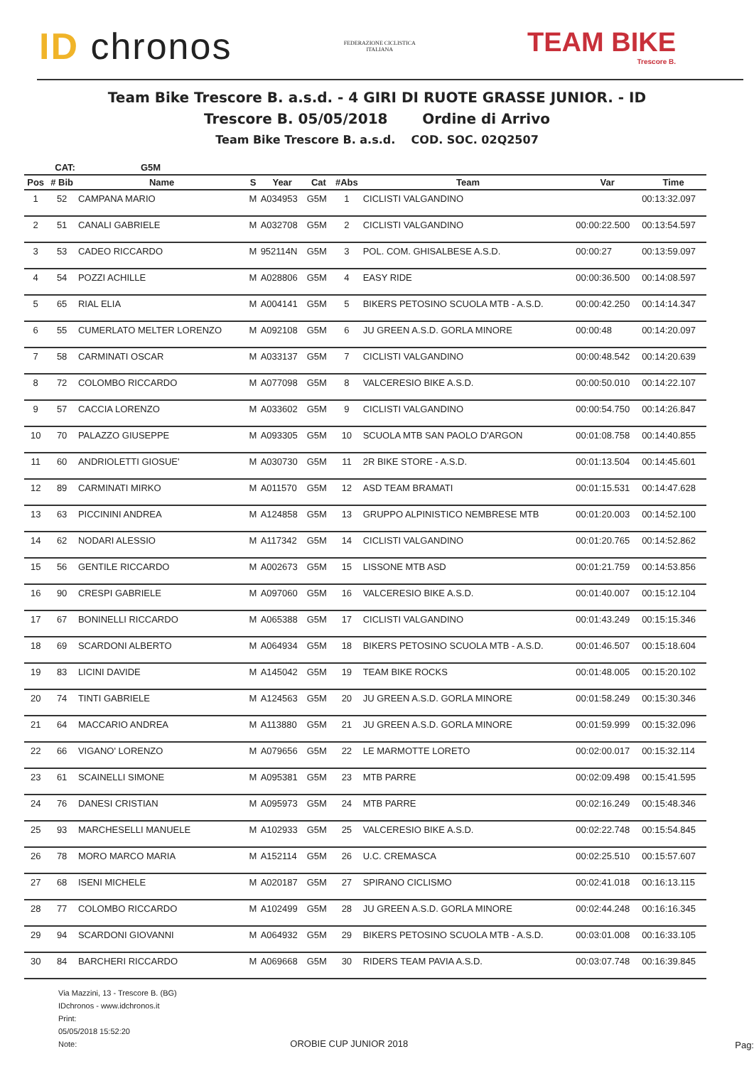ID chronos
FEDERAZIONE CICLISTICA
ITALIANA
TEAM BIKE
Trescore B.
Team Bike Trescore B. a.s.d. - 4 GIRI DI RUOTE GRASSE JUNIOR. - ID
Trescore B. 05/05/2018 Ordine di Arrivo
Team Bike Trescore B. a.s.d. COD. SOC. 02Q2507
| CAT: | | G5M | | | | | | | |
| --- | --- | --- | --- | --- | --- | --- | --- | --- | --- |
| Pos | # Bib | Name | S | Year | Cat | #Abs | Team | Var | Time |
| 1 | 52 | CAMPANA MARIO | M | A034953 | G5M | 1 | CICLISTI VALGANDINO | | 00:13:32.097 |
| 2 | 51 | CANALI GABRIELE | M | A032708 | G5M | 2 | CICLISTI VALGANDINO | 00:00:22.500 | 00:13:54.597 |
| 3 | 53 | CADEO RICCARDO | M | 952114N | G5M | 3 | POL. COM. GHISALBESE A.S.D. | 00:00:27 | 00:13:59.097 |
| 4 | 54 | POZZI ACHILLE | M | A028806 | G5M | 4 | EASY RIDE | 00:00:36.500 | 00:14:08.597 |
| 5 | 65 | RIAL ELIA | M | A004141 | G5M | 5 | BIKERS PETOSINO SCUOLA MTB - A.S.D. | 00:00:42.250 | 00:14:14.347 |
| 6 | 55 | CUMERLATO MELTER LORENZO | M | A092108 | G5M | 6 | JU GREEN A.S.D. GORLA MINORE | 00:00:48 | 00:14:20.097 |
| 7 | 58 | CARMINATI OSCAR | M | A033137 | G5M | 7 | CICLISTI VALGANDINO | 00:00:48.542 | 00:14:20.639 |
| 8 | 72 | COLOMBO RICCARDO | M | A077098 | G5M | 8 | VALCERESIO BIKE A.S.D. | 00:00:50.010 | 00:14:22.107 |
| 9 | 57 | CACCIA LORENZO | M | A033602 | G5M | 9 | CICLISTI VALGANDINO | 00:00:54.750 | 00:14:26.847 |
| 10 | 70 | PALAZZO GIUSEPPE | M | A093305 | G5M | 10 | SCUOLA MTB SAN PAOLO D'ARGON | 00:01:08.758 | 00:14:40.855 |
| 11 | 60 | ANDRIOLETTI GIOSUE' | M | A030730 | G5M | 11 | 2R BIKE STORE - A.S.D. | 00:01:13.504 | 00:14:45.601 |
| 12 | 89 | CARMINATI MIRKO | M | A011570 | G5M | 12 | ASD TEAM BRAMATI | 00:01:15.531 | 00:14:47.628 |
| 13 | 63 | PICCININI ANDREA | M | A124858 | G5M | 13 | GRUPPO ALPINISTICO NEMBRESE MTB | 00:01:20.003 | 00:14:52.100 |
| 14 | 62 | NODARI ALESSIO | M | A117342 | G5M | 14 | CICLISTI VALGANDINO | 00:01:20.765 | 00:14:52.862 |
| 15 | 56 | GENTILE RICCARDO | M | A002673 | G5M | 15 | LISSONE MTB ASD | 00:01:21.759 | 00:14:53.856 |
| 16 | 90 | CRESPI GABRIELE | M | A097060 | G5M | 16 | VALCERESIO BIKE A.S.D. | 00:01:40.007 | 00:15:12.104 |
| 17 | 67 | BONINELLI RICCARDO | M | A065388 | G5M | 17 | CICLISTI VALGANDINO | 00:01:43.249 | 00:15:15.346 |
| 18 | 69 | SCARDONI ALBERTO | M | A064934 | G5M | 18 | BIKERS PETOSINO SCUOLA MTB - A.S.D. | 00:01:46.507 | 00:15:18.604 |
| 19 | 83 | LICINI DAVIDE | M | A145042 | G5M | 19 | TEAM BIKE ROCKS | 00:01:48.005 | 00:15:20.102 |
| 20 | 74 | TINTI GABRIELE | M | A124563 | G5M | 20 | JU GREEN A.S.D. GORLA MINORE | 00:01:58.249 | 00:15:30.346 |
| 21 | 64 | MACCARIO ANDREA | M | A113880 | G5M | 21 | JU GREEN A.S.D. GORLA MINORE | 00:01:59.999 | 00:15:32.096 |
| 22 | 66 | VIGANO' LORENZO | M | A079656 | G5M | 22 | LE MARMOTTE LORETO | 00:02:00.017 | 00:15:32.114 |
| 23 | 61 | SCAINELLI SIMONE | M | A095381 | G5M | 23 | MTB PARRE | 00:02:09.498 | 00:15:41.595 |
| 24 | 76 | DANESI CRISTIAN | M | A095973 | G5M | 24 | MTB PARRE | 00:02:16.249 | 00:15:48.346 |
| 25 | 93 | MARCHESELLI MANUELE | M | A102933 | G5M | 25 | VALCERESIO BIKE A.S.D. | 00:02:22.748 | 00:15:54.845 |
| 26 | 78 | MORO MARCO MARIA | M | A152114 | G5M | 26 | U.C. CREMASCA | 00:02:25.510 | 00:15:57.607 |
| 27 | 68 | ISENI MICHELE | M | A020187 | G5M | 27 | SPIRANO CICLISMO | 00:02:41.018 | 00:16:13.115 |
| 28 | 77 | COLOMBO RICCARDO | M | A102499 | G5M | 28 | JU GREEN A.S.D. GORLA MINORE | 00:02:44.248 | 00:16:16.345 |
| 29 | 94 | SCARDONI GIOVANNI | M | A064932 | G5M | 29 | BIKERS PETOSINO SCUOLA MTB - A.S.D. | 00:03:01.008 | 00:16:33.105 |
| 30 | 84 | BARCHERI RICCARDO | M | A069668 | G5M | 30 | RIDERS TEAM PAVIA A.S.D. | 00:03:07.748 | 00:16:39.845 |
Via Mazzini, 13 - Trescore B. (BG)
IDchronos - www.idchronos.it
Print:
05/05/2018 15:52:20
Note:
OROBIE CUP JUNIOR 2018 Pag: